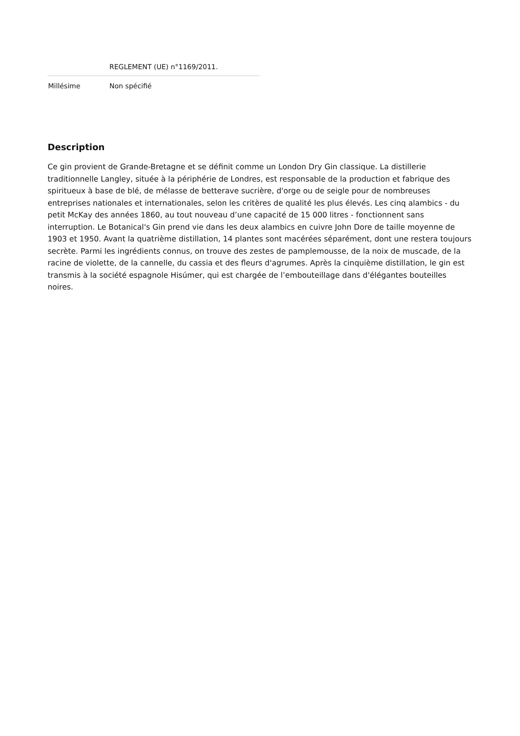| | REGLEMENT (UE) n°1169/2011. |
| Millésime | Non spécifié |
Description
Ce gin provient de Grande-Bretagne et se définit comme un London Dry Gin classique. La distillerie traditionnelle Langley, située à la périphérie de Londres, est responsable de la production et fabrique des spiritueux à base de blé, de mélasse de betterave sucrière, d'orge ou de seigle pour de nombreuses entreprises nationales et internationales, selon les critères de qualité les plus élevés. Les cinq alambics - du petit McKay des années 1860, au tout nouveau d’une capacité de 15 000 litres - fonctionnent sans interruption. Le Botanical's Gin prend vie dans les deux alambics en cuivre John Dore de taille moyenne de 1903 et 1950. Avant la quatrième distillation, 14 plantes sont macérées séparément, dont une restera toujours secrète. Parmi les ingrédients connus, on trouve des zestes de pamplemousse, de la noix de muscade, de la racine de violette, de la cannelle, du cassia et des fleurs d'agrumes. Après la cinquième distillation, le gin est transmis à la société espagnole Hisúmer, qui est chargée de l’embouteillage dans d'élégantes bouteilles noires.